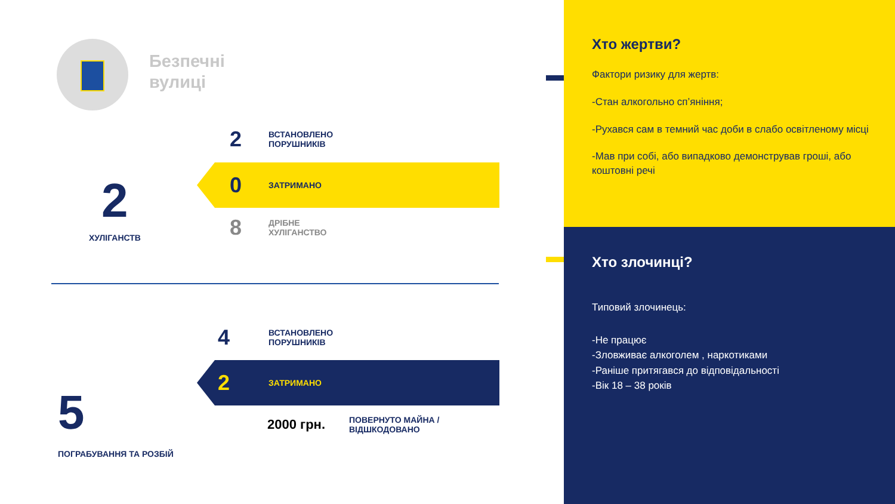Безпечні
вулиці
2
ХУЛІГАНСТВ
2
ВСТАНОВЛЕНО
ПОРУШНИКІВ
0
ЗАТРИМАНО
8
ДРІБНЕ
ХУЛІГАНСТВО
5
ПОГРАБУВАННЯ ТА РОЗБІЙ
4
ВСТАНОВЛЕНО
ПОРУШНИКІВ
2
ЗАТРИМАНО
2000 грн.
ПОВЕРНУТО МАЙНА /
ВІДШКОДОВАНО
Хто жертви?
Фактори ризику для жертв:
-Стан алкогольно сп’яніння;
-Рухався сам в темний час доби в слабо освітленому місці
-Мав при собі, або випадково демонстрував гроші, або коштовні речі
Хто злочинці?
Типовий злочинець:
-Не працює
-Зловживає алкоголем , наркотиками
-Раніше притягався до відповідальності
-Вік 18 – 38 років